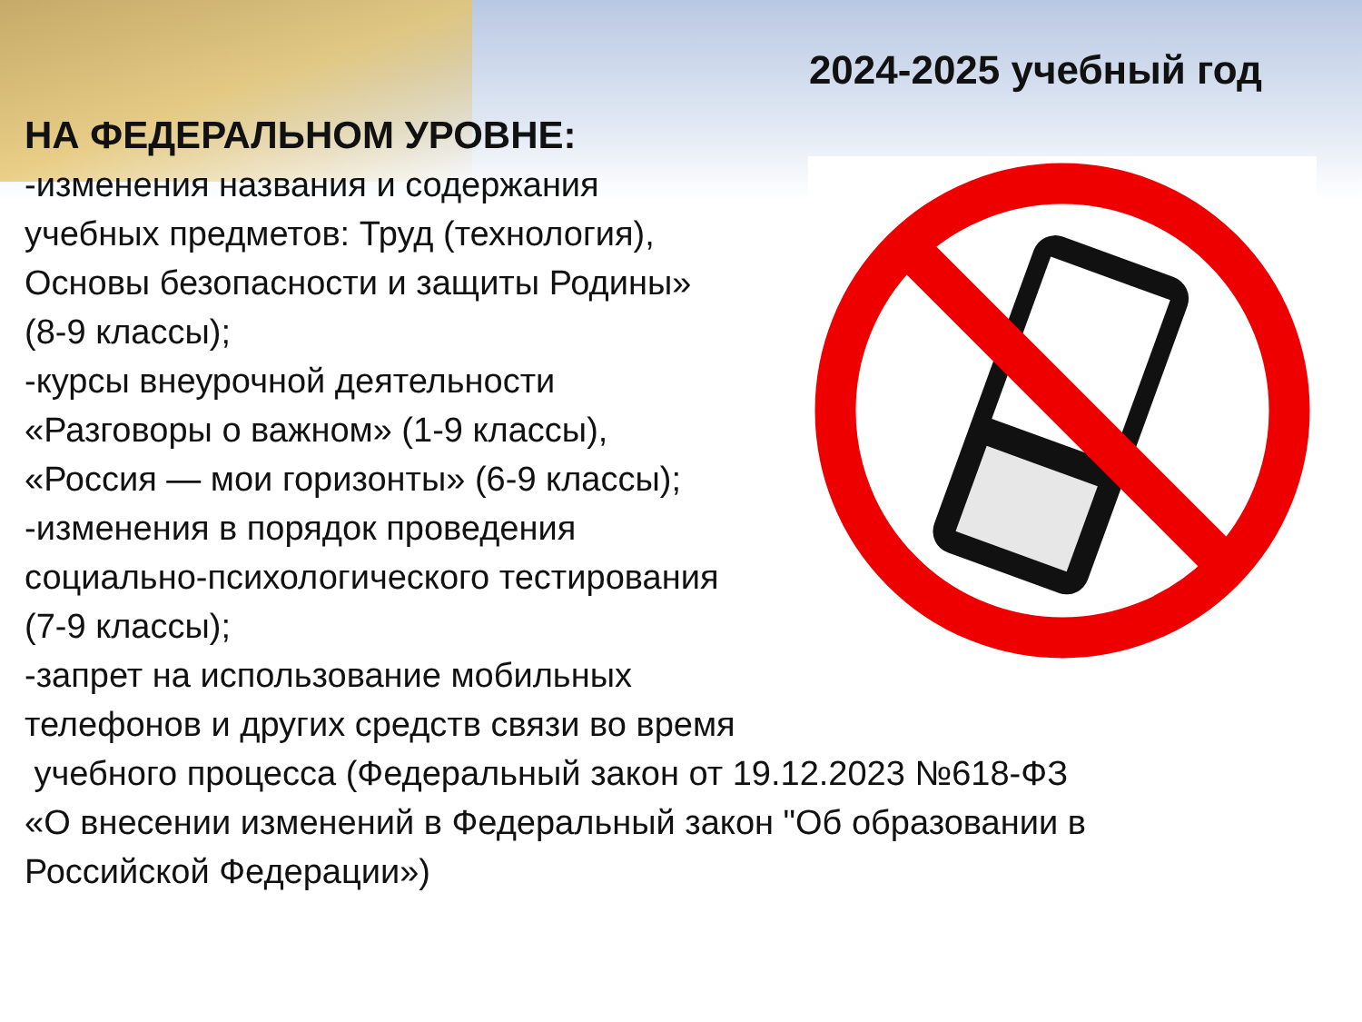2024-2025 учебный год
НА ФЕДЕРАЛЬНОМ УРОВНЕ:
-изменения названия и содержания
учебных предметов: Труд (технология),
Основы безопасности и защиты Родины»
(8-9 классы);
-курсы внеурочной деятельности
«Разговоры о важном» (1-9 классы),
«Россия — мои горизонты» (6-9 классы);
-изменения в порядок проведения
социально-психологического тестирования
(7-9 классы);
-запрет на использование мобильных
телефонов и других средств связи во время
учебного процесса (Федеральный закон от 19.12.2023 №618-ФЗ
«О внесении изменений в Федеральный закон "Об образовании в
Российской Федерации»)